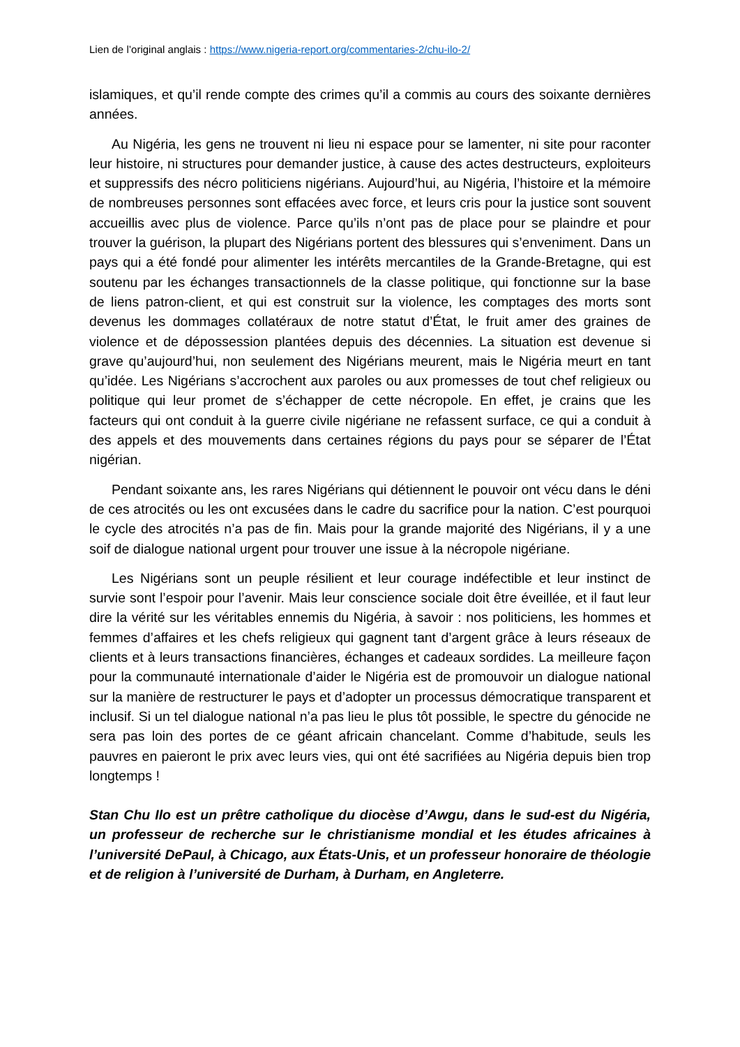Lien de l’original anglais : https://www.nigeria-report.org/commentaries-2/chu-ilo-2/
islamiques, et qu’il rende compte des crimes qu’il a commis au cours des soixante dernières années.
Au Nigéria, les gens ne trouvent ni lieu ni espace pour se lamenter, ni site pour raconter leur histoire, ni structures pour demander justice, à cause des actes destructeurs, exploiteurs et suppressifs des nécro politiciens nigérians. Aujourd’hui, au Nigéria, l’histoire et la mémoire de nombreuses personnes sont effacées avec force, et leurs cris pour la justice sont souvent accueillis avec plus de violence. Parce qu’ils n’ont pas de place pour se plaindre et pour trouver la guérison, la plupart des Nigérians portent des blessures qui s’enveniment. Dans un pays qui a été fondé pour alimenter les intérêts mercantiles de la Grande-Bretagne, qui est soutenu par les échanges transactionnels de la classe politique, qui fonctionne sur la base de liens patron-client, et qui est construit sur la violence, les comptages des morts sont devenus les dommages collatéraux de notre statut d’État, le fruit amer des graines de violence et de dépossession plantées depuis des décennies. La situation est devenue si grave qu’aujourd’hui, non seulement des Nigérians meurent, mais le Nigéria meurt en tant qu’idée. Les Nigérians s’accrochent aux paroles ou aux promesses de tout chef religieux ou politique qui leur promet de s’échapper de cette nécropole. En effet, je crains que les facteurs qui ont conduit à la guerre civile nigériane ne refassent surface, ce qui a conduit à des appels et des mouvements dans certaines régions du pays pour se séparer de l’État nigérian.
Pendant soixante ans, les rares Nigérians qui détiennent le pouvoir ont vécu dans le déni de ces atrocités ou les ont excusées dans le cadre du sacrifice pour la nation. C’est pourquoi le cycle des atrocités n’a pas de fin. Mais pour la grande majorité des Nigérians, il y a une soif de dialogue national urgent pour trouver une issue à la nécropole nigériane.
Les Nigérians sont un peuple résilient et leur courage indéfectible et leur instinct de survie sont l’espoir pour l’avenir. Mais leur conscience sociale doit être éveillée, et il faut leur dire la vérité sur les véritables ennemis du Nigéria, à savoir : nos politiciens, les hommes et femmes d’affaires et les chefs religieux qui gagnent tant d’argent grâce à leurs réseaux de clients et à leurs transactions financières, échanges et cadeaux sordides. La meilleure façon pour la communauté internationale d’aider le Nigéria est de promouvoir un dialogue national sur la manière de restructurer le pays et d’adopter un processus démocratique transparent et inclusif. Si un tel dialogue national n’a pas lieu le plus tôt possible, le spectre du génocide ne sera pas loin des portes de ce géant africain chancelant. Comme d’habitude, seuls les pauvres en paieront le prix avec leurs vies, qui ont été sacrifiées au Nigéria depuis bien trop longtemps !
Stan Chu Ilo est un prêtre catholique du diocèse d’Awgu, dans le sud-est du Nigéria, un professeur de recherche sur le christianisme mondial et les études africaines à l’université DePaul, à Chicago, aux États-Unis, et un professeur honoraire de théologie et de religion à l’université de Durham, à Durham, en Angleterre.